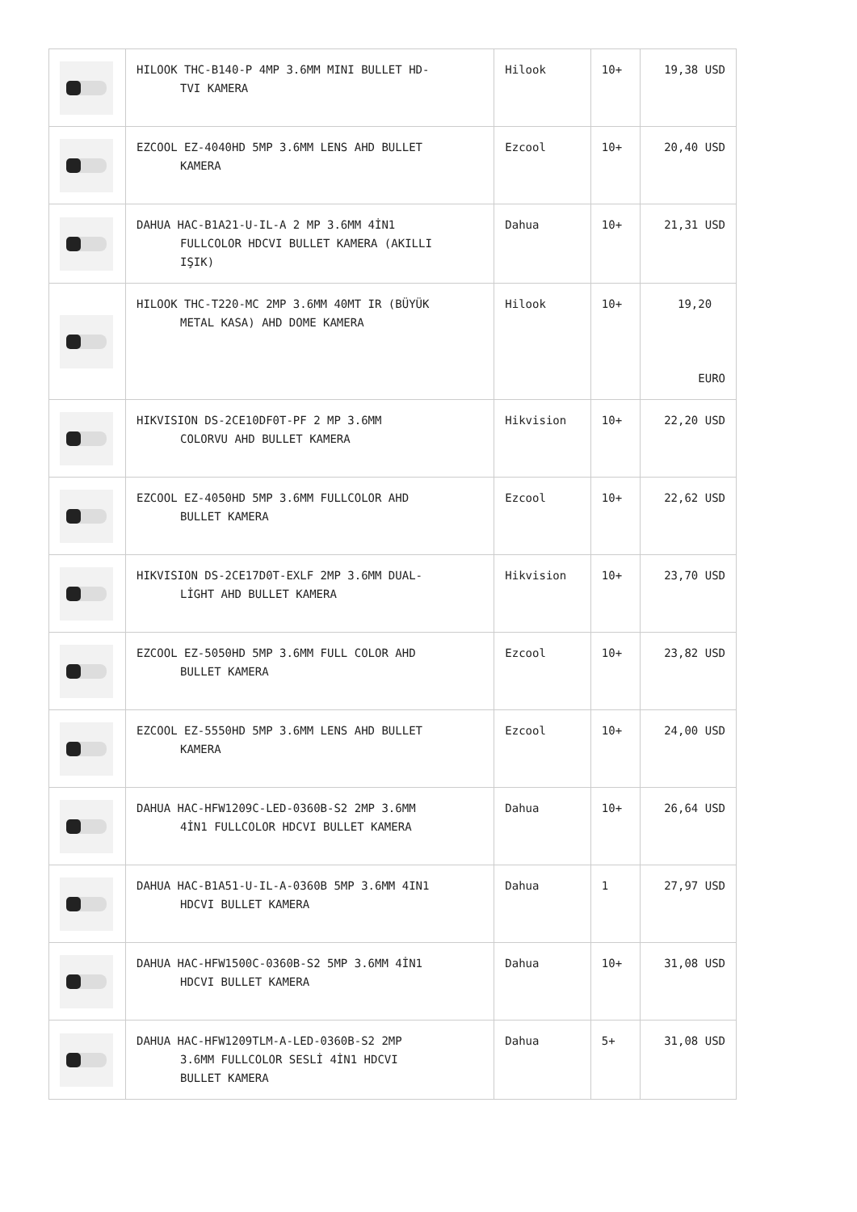| | HILOOK THC-B140-P 4MP 3.6MM MINI BULLET HD- TVI KAMERA | Hilook | 10+ | 19,38 USD |
| | EZCOOL EZ-4040HD 5MP 3.6MM LENS AHD BULLET KAMERA | Ezcool | 10+ | 20,40 USD |
| | DAHUA HAC-B1A21-U-IL-A 2 MP 3.6MM 4İN1 FULLCOLOR HDCVI BULLET KAMERA (AKILLI IŞIK) | Dahua | 10+ | 21,31 USD |
| | HILOOK THC-T220-MC 2MP 3.6MM 40MT IR (BÜYÜK METAL KASA) AHD DOME KAMERA | Hilook | 10+ | 19,20 EURO |
| | HIKVISION DS-2CE10DF0T-PF 2 MP 3.6MM COLORVU AHD BULLET KAMERA | Hikvision | 10+ | 22,20 USD |
| | EZCOOL EZ-4050HD 5MP 3.6MM FULLCOLOR AHD BULLET KAMERA | Ezcool | 10+ | 22,62 USD |
| | HIKVISION DS-2CE17D0T-EXLF 2MP 3.6MM DUAL- LİGHT AHD BULLET KAMERA | Hikvision | 10+ | 23,70 USD |
| | EZCOOL EZ-5050HD 5MP 3.6MM FULL COLOR AHD BULLET KAMERA | Ezcool | 10+ | 23,82 USD |
| | EZCOOL EZ-5550HD 5MP 3.6MM LENS AHD BULLET KAMERA | Ezcool | 10+ | 24,00 USD |
| | DAHUA HAC-HFW1209C-LED-0360B-S2 2MP 3.6MM 4İN1 FULLCOLOR HDCVI BULLET KAMERA | Dahua | 10+ | 26,64 USD |
| | DAHUA HAC-B1A51-U-IL-A-0360B 5MP 3.6MM 4IN1 HDCVI BULLET KAMERA | Dahua | 1 | 27,97 USD |
| | DAHUA HAC-HFW1500C-0360B-S2 5MP 3.6MM 4İN1 HDCVI BULLET KAMERA | Dahua | 10+ | 31,08 USD |
| | DAHUA HAC-HFW1209TLM-A-LED-0360B-S2 2MP 3.6MM FULLCOLOR SESLİ 4İN1 HDCVI BULLET KAMERA | Dahua | 5+ | 31,08 USD |